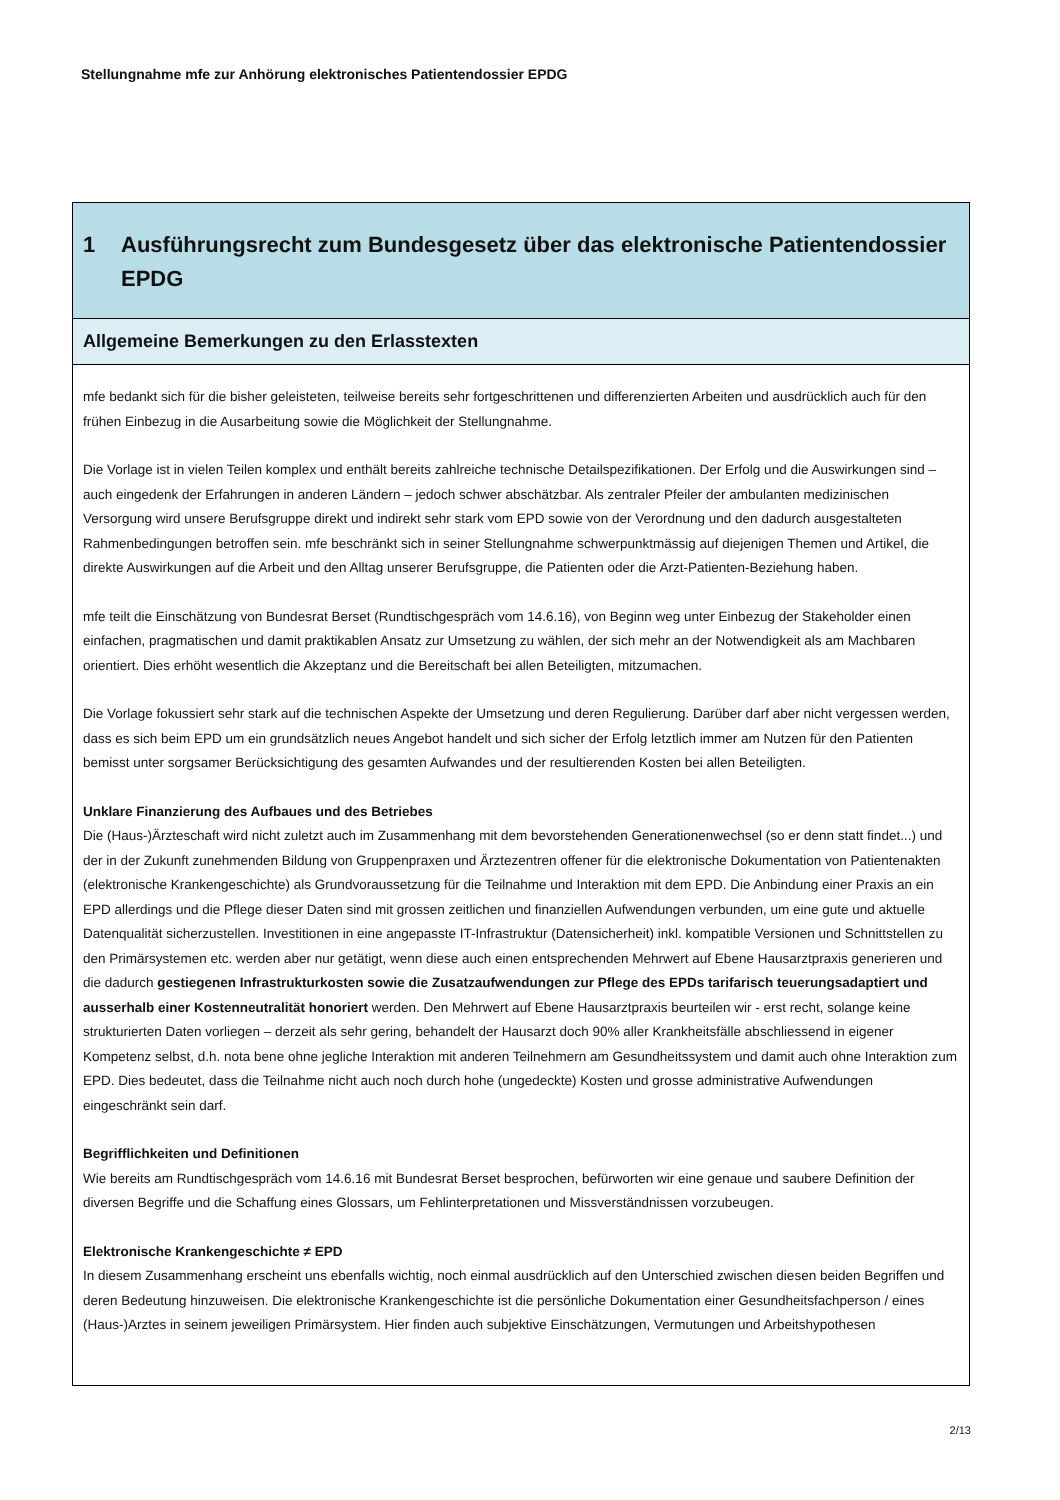Stellungnahme mfe zur Anhörung elektronisches Patientendossier EPDG
1 Ausführungsrecht zum Bundesgesetz über das elektronische Patientendossier EPDG
Allgemeine Bemerkungen zu den Erlasstexten
mfe bedankt sich für die bisher geleisteten, teilweise bereits sehr fortgeschrittenen und differenzierten Arbeiten und ausdrücklich auch für den frühen Einbezug in die Ausarbeitung sowie die Möglichkeit der Stellungnahme.
Die Vorlage ist in vielen Teilen komplex und enthält bereits zahlreiche technische Detailspezifikationen. Der Erfolg und die Auswirkungen sind – auch eingedenk der Erfahrungen in anderen Ländern – jedoch schwer abschätzbar. Als zentraler Pfeiler der ambulanten medizinischen Versorgung wird unsere Berufsgruppe direkt und indirekt sehr stark vom EPD sowie von der Verordnung und den dadurch ausgestalteten Rahmenbedingungen betroffen sein. mfe beschränkt sich in seiner Stellungnahme schwerpunktmässig auf diejenigen Themen und Artikel, die direkte Auswirkungen auf die Arbeit und den Alltag unserer Berufsgruppe, die Patienten oder die Arzt-Patienten-Beziehung haben.
mfe teilt die Einschätzung von Bundesrat Berset (Rundtischgespräch vom 14.6.16), von Beginn weg unter Einbezug der Stakeholder einen einfachen, pragmatischen und damit praktikablen Ansatz zur Umsetzung zu wählen, der sich mehr an der Notwendigkeit als am Machbaren orientiert. Dies erhöht wesentlich die Akzeptanz und die Bereitschaft bei allen Beteiligten, mitzumachen.
Die Vorlage fokussiert sehr stark auf die technischen Aspekte der Umsetzung und deren Regulierung. Darüber darf aber nicht vergessen werden, dass es sich beim EPD um ein grundsätzlich neues Angebot handelt und sich sicher der Erfolg letztlich immer am Nutzen für den Patienten bemisst unter sorgsamer Berücksichtigung des gesamten Aufwandes und der resultierenden Kosten bei allen Beteiligten.
Unklare Finanzierung des Aufbaues und des Betriebes
Die (Haus-)Ärzteschaft wird nicht zuletzt auch im Zusammenhang mit dem bevorstehenden Generationenwechsel (so er denn statt findet...) und der in der Zukunft zunehmenden Bildung von Gruppenpraxen und Ärztezentren offener für die elektronische Dokumentation von Patientenakten (elektronische Krankengeschichte) als Grundvoraussetzung für die Teilnahme und Interaktion mit dem EPD. Die Anbindung einer Praxis an ein EPD allerdings und die Pflege dieser Daten sind mit grossen zeitlichen und finanziellen Aufwendungen verbunden, um eine gute und aktuelle Datenqualität sicherzustellen. Investitionen in eine angepasste IT-Infrastruktur (Datensicherheit) inkl. kompatible Versionen und Schnittstellen zu den Primärsystemen etc. werden aber nur getätigt, wenn diese auch einen entsprechenden Mehrwert auf Ebene Hausarztpraxis generieren und die dadurch gestiegenen Infrastrukturkosten sowie die Zusatzaufwendungen zur Pflege des EPDs tarifarisch teuerungsadaptiert und ausserhalb einer Kostenneutralität honoriert werden. Den Mehrwert auf Ebene Hausarztpraxis beurteilen wir - erst recht, solange keine strukturierten Daten vorliegen – derzeit als sehr gering, behandelt der Hausarzt doch 90% aller Krankheitsfälle abschliessend in eigener Kompetenz selbst, d.h. nota bene ohne jegliche Interaktion mit anderen Teilnehmern am Gesundheitssystem und damit auch ohne Interaktion zum EPD. Dies bedeutet, dass die Teilnahme nicht auch noch durch hohe (ungedeckte) Kosten und grosse administrative Aufwendungen eingeschränkt sein darf.
Begrifflichkeiten und Definitionen
Wie bereits am Rundtischgespräch vom 14.6.16 mit Bundesrat Berset besprochen, befürworten wir eine genaue und saubere Definition der diversen Begriffe und die Schaffung eines Glossars, um Fehlinterpretationen und Missverständnissen vorzubeugen.
Elektronische Krankengeschichte ≠ EPD
In diesem Zusammenhang erscheint uns ebenfalls wichtig, noch einmal ausdrücklich auf den Unterschied zwischen diesen beiden Begriffen und deren Bedeutung hinzuweisen. Die elektronische Krankengeschichte ist die persönliche Dokumentation einer Gesundheitsfachperson / eines (Haus-)Arztes in seinem jeweiligen Primärsystem. Hier finden auch subjektive Einschätzungen, Vermutungen und Arbeitshypothesen
2/13